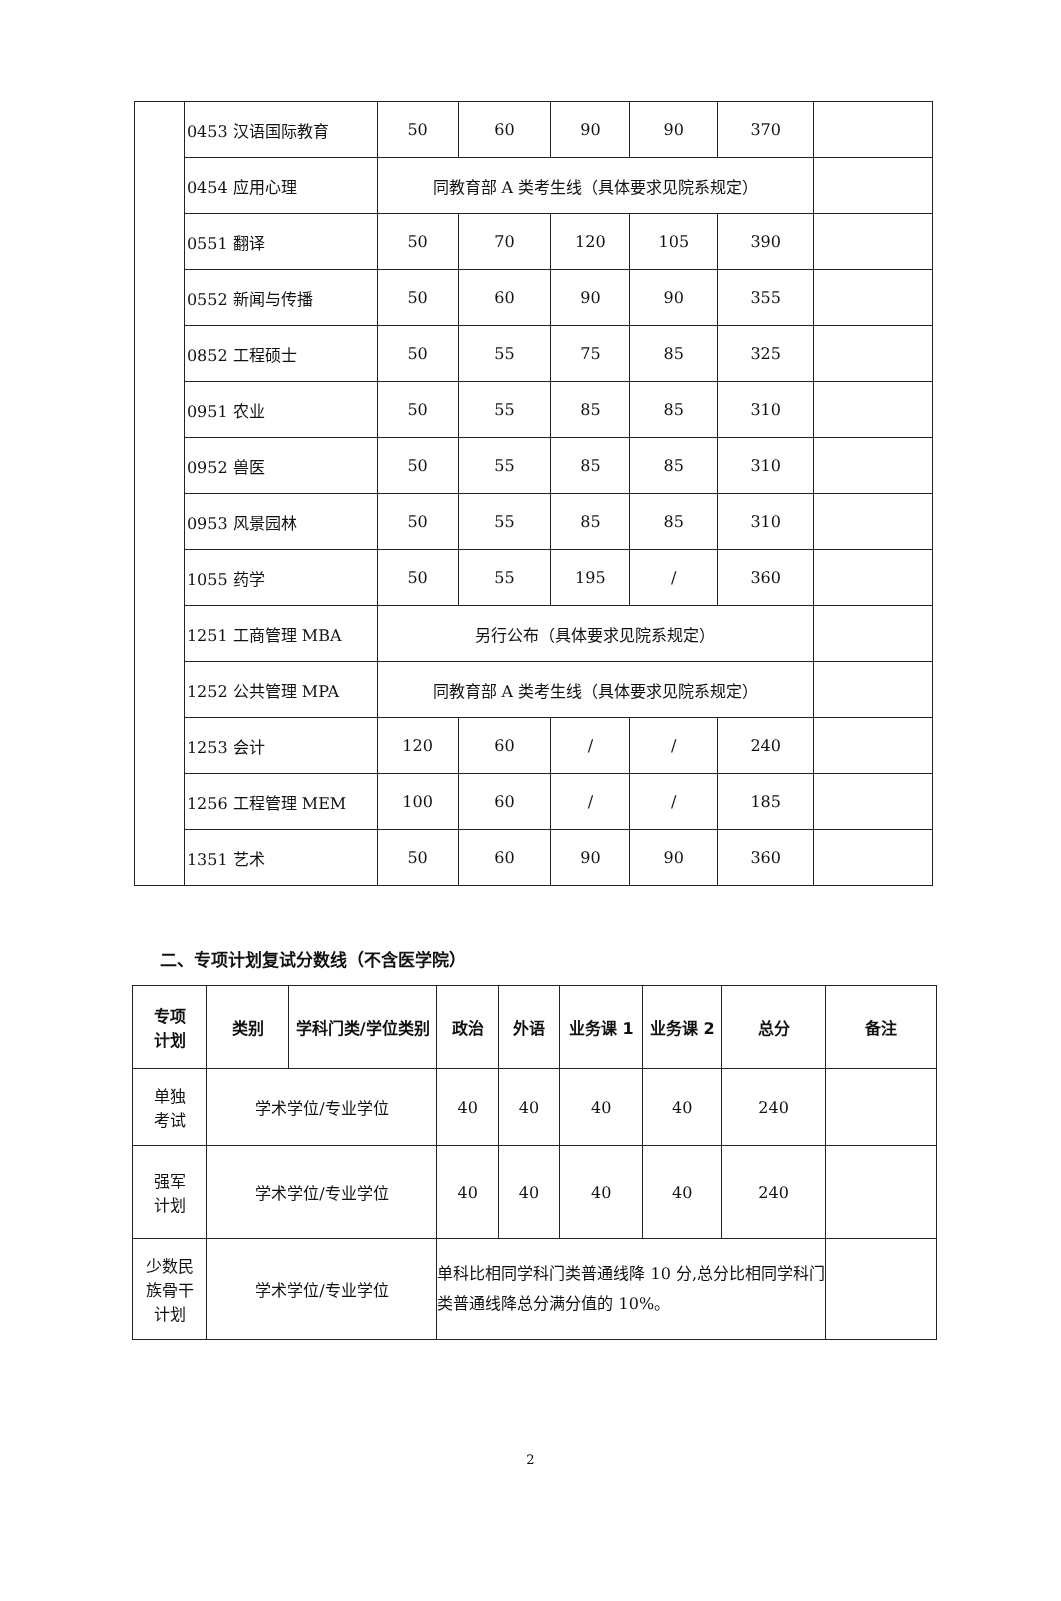| | 0453 汉语国际教育 | 50 | 60 | 90 | 90 | 370 | |
| | 0454 应用心理 | 同教育部 A 类考生线（具体要求见院系规定） | | | | | |
| | 0551 翻译 | 50 | 70 | 120 | 105 | 390 | |
| | 0552 新闻与传播 | 50 | 60 | 90 | 90 | 355 | |
| | 0852 工程硕士 | 50 | 55 | 75 | 85 | 325 | |
| | 0951 农业 | 50 | 55 | 85 | 85 | 310 | |
| | 0952 兽医 | 50 | 55 | 85 | 85 | 310 | |
| | 0953 风景园林 | 50 | 55 | 85 | 85 | 310 | |
| | 1055 药学 | 50 | 55 | 195 | / | 360 | |
| | 1251 工商管理 MBA | 另行公布（具体要求见院系规定） | | | | | |
| | 1252 公共管理 MPA | 同教育部 A 类考生线（具体要求见院系规定） | | | | | |
| | 1253 会计 | 120 | 60 | / | / | 240 | |
| | 1256 工程管理 MEM | 100 | 60 | / | / | 185 | |
| | 1351 艺术 | 50 | 60 | 90 | 90 | 360 | |
二、专项计划复试分数线（不含医学院）
| 专项 计划 | 类别 | 学科门类/学位类别 | 政治 | 外语 | 业务课 1 | 业务课 2 | 总分 | 备注 |
| --- | --- | --- | --- | --- | --- | --- | --- | --- |
| 单独 考试 | 学术学位/专业学位 | | 40 | 40 | 40 | 40 | 240 | |
| 强军 计划 | 学术学位/专业学位 | | 40 | 40 | 40 | 40 | 240 | |
| 少数民 族骨干 计划 | 学术学位/专业学位 | | 单科比相同学科门类普通线降 10 分,总分比相同学科门类普通线降总分满分值的 10%。 | | | | | |
2